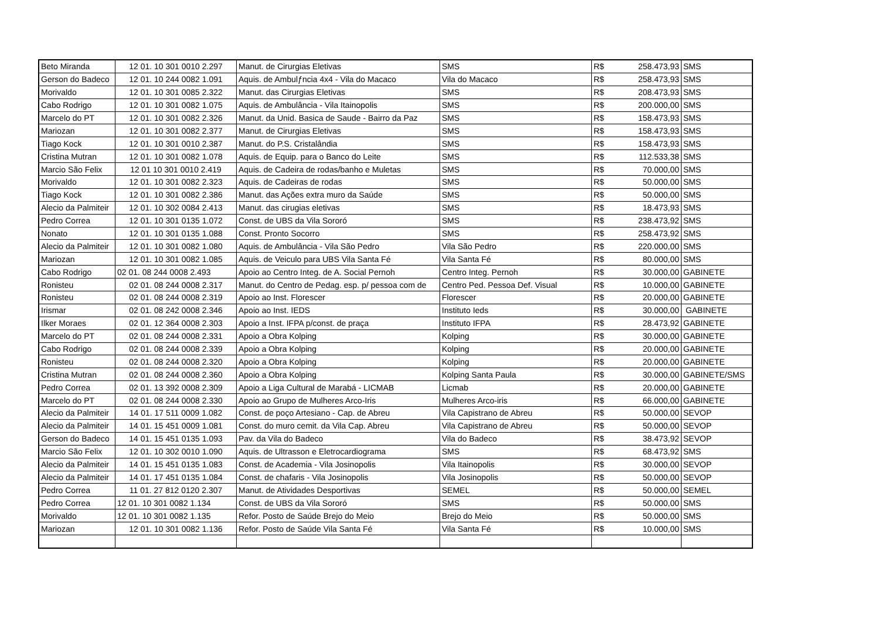| Beto Miranda | 12 01. 10 301 0010 2.297 | Manut. de Cirurgias Eletivas | SMS | R$ 258.473,93 | SMS |
| Gerson do Badeco | 12 01. 10 244 0082 1.091 | Aquis. de Ambulƒncia 4x4 - Vila do Macaco | Vila do Macaco | R$ 258.473,93 | SMS |
| Morivaldo | 12 01. 10 301 0085 2.322 | Manut. das Cirurgias Eletivas | SMS | R$ 208.473,93 | SMS |
| Cabo Rodrigo | 12 01. 10 301 0082 1.075 | Aquis. de Ambulância - Vila Itainopolis | SMS | R$ 200.000,00 | SMS |
| Marcelo do PT | 12 01. 10 301 0082 2.326 | Manut. da Unid. Basica de Saude - Bairro da Paz | SMS | R$ 158.473,93 | SMS |
| Mariozan | 12 01. 10 301 0082 2.377 | Manut. de Cirurgias Eletivas | SMS | R$ 158.473,93 | SMS |
| Tiago Kock | 12 01. 10 301 0010 2.387 | Manut. do P.S. Cristalândia | SMS | R$ 158.473,93 | SMS |
| Cristina Mutran | 12 01. 10 301 0082 1.078 | Aquis. de Equip. para o Banco do Leite | SMS | R$ 112.533,38 | SMS |
| Marcio São Felix | 12 01 10 301 0010 2.419 | Aquis. de Cadeira de rodas/banho e Muletas | SMS | R$ 70.000,00 | SMS |
| Morivaldo | 12 01. 10 301 0082 2.323 | Aquis. de Cadeiras de rodas | SMS | R$ 50.000,00 | SMS |
| Tiago Kock | 12 01. 10 301 0082 2.386 | Manut. das Ações extra muro da Saúde | SMS | R$ 50.000,00 | SMS |
| Alecio da Palmiteir | 12 01. 10 302 0084 2.413 | Manut. das cirugias eletivas | SMS | R$ 18.473,93 | SMS |
| Pedro Correa | 12 01. 10 301 0135 1.072 | Const. de UBS da Vila Sororó | SMS | R$ 238.473,92 | SMS |
| Nonato | 12 01. 10 301 0135 1.088 | Const. Pronto Socorro | SMS | R$ 258.473,92 | SMS |
| Alecio da Palmiteir | 12 01. 10 301 0082 1.080 | Aquis. de Ambulância - Vila São Pedro | Vila São Pedro | R$ 220.000,00 | SMS |
| Mariozan | 12 01. 10 301 0082 1.085 | Aquis. de Veiculo para UBS Vila Santa Fé | Vila Santa Fé | R$ 80.000,00 | SMS |
| Cabo Rodrigo | 02 01. 08 244 0008 2.493 | Apoio ao Centro Integ. de A. Social Pernoh | Centro Integ. Pernoh | R$ 30.000,00 | GABINETE |
| Ronisteu | 02 01. 08 244 0008 2.317 | Manut. do Centro de Pedag. esp. p/ pessoa com de | Centro Ped. Pessoa Def. Visual | R$ 10.000,00 | GABINETE |
| Ronisteu | 02 01. 08 244 0008 2.319 | Apoio ao Inst. Florescer | Florescer | R$ 20.000,00 | GABINETE |
| Irismar | 02 01. 08 242 0008 2.346 | Apoio ao Inst. IEDS | Instituto Ieds | R$ 30.000,00 | GABINETE |
| Ilker Moraes | 02 01. 12 364 0008 2.303 | Apoio a Inst. IFPA p/const. de praça | Instituto IFPA | R$ 28.473,92 | GABINETE |
| Marcelo do PT | 02 01. 08 244 0008 2.331 | Apoio a Obra Kolping | Kolping | R$ 30.000,00 | GABINETE |
| Cabo Rodrigo | 02 01. 08 244 0008 2.339 | Apoio a Obra Kolping | Kolping | R$ 20.000,00 | GABINETE |
| Ronisteu | 02 01. 08 244 0008 2.320 | Apoio a Obra Kolping | Kolping | R$ 20.000,00 | GABINETE |
| Cristina Mutran | 02 01. 08 244 0008 2.360 | Apoio a Obra Kolping | Kolping Santa Paula | R$ 30.000,00 | GABINETE/SMS |
| Pedro Correa | 02 01. 13 392 0008 2.309 | Apoio a Liga Cultural de Marabá - LICMAB | Licmab | R$ 20.000,00 | GABINETE |
| Marcelo do PT | 02 01. 08 244 0008 2.330 | Apoio ao Grupo de Mulheres Arco-Iris | Mulheres Arco-iris | R$ 66.000,00 | GABINETE |
| Alecio da Palmiteir | 14 01. 17 511 0009 1.082 | Const. de poço Artesiano - Cap. de Abreu | Vila Capistrano de Abreu | R$ 50.000,00 | SEVOP |
| Alecio da Palmiteir | 14 01. 15 451 0009 1.081 | Const. do muro cemit. da Vila Cap. Abreu | Vila Capistrano de Abreu | R$ 50.000,00 | SEVOP |
| Gerson do Badeco | 14 01. 15 451 0135 1.093 | Pav. da Vila do Badeco | Vila do Badeco | R$ 38.473,92 | SEVOP |
| Marcio São Felix | 12 01. 10 302 0010 1.090 | Aquis. de Ultrasson e Eletrocardiograma | SMS | R$ 68.473,92 | SMS |
| Alecio da Palmiteir | 14 01. 15 451 0135 1.083 | Const. de Academia - Vila Josinopolis | Vila Itainopolis | R$ 30.000,00 | SEVOP |
| Alecio da Palmiteir | 14 01. 17 451 0135 1.084 | Const. de chafaris - Vila Josinopolis | Vila Josinopolis | R$ 50.000,00 | SEVOP |
| Pedro Correa | 11 01. 27 812 0120 2.307 | Manut. de Atividades Desportivas | SEMEL | R$ 50.000,00 | SEMEL |
| Pedro Correa | 12 01. 10 301 0082 1.134 | Const. de UBS da Vila Sororó | SMS | R$ 50.000,00 | SMS |
| Morivaldo | 12 01. 10 301 0082 1.135 | Refor. Posto de Saúde Brejo do Meio | Brejo do Meio | R$ 50.000,00 | SMS |
| Mariozan | 12 01. 10 301 0082 1.136 | Refor. Posto de Saúde Vila Santa Fé | Vila Santa Fé | R$ 10.000,00 | SMS |